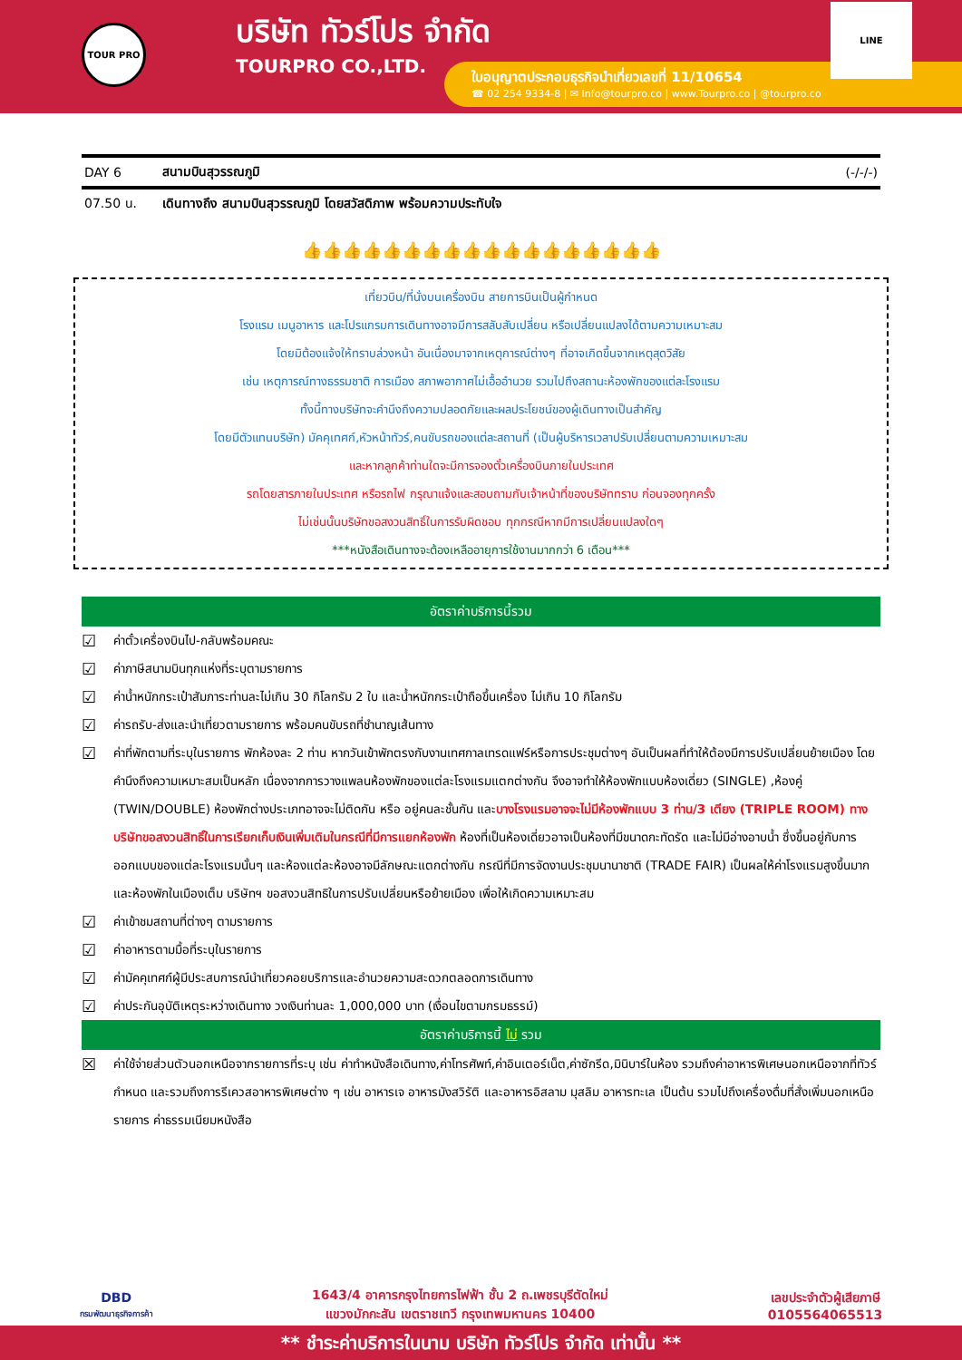TOUR PRO
บริษัท ทัวร์โปร จำกัด
TOURPRO CO.,LTD.
ใบอนุญาตประกอบธุรกิจนำเที่ยวเลขที่ 11/10654
☎ 02 254 9334-8 | ✉ Info@tourpro.co | www.Tourpro.co | @tourpro.co
LINE
| DAY 6 | สนามบินสุวรรณภูมิ | (-/-/-) |
| 07.50 น. | เดินทางถึง สนามบินสุวรรณภูมิ โดยสวัสดิภาพ พร้อมความประทับใจ | |
👍👍👍👍👍👍👍👍👍👍👍👍👍👍👍👍👍👍
เที่ยวบิน/ที่นั่งบนเครื่องบิน สายการบินเป็นผู้กำหนด
โรงแรม เมนูอาหาร และโปรแกรมการเดินทางอาจมีการสลับสับเปลี่ยน หรือเปลี่ยนแปลงได้ตามความเหมาะสม
โดยมิต้องแจ้งให้ทราบล่วงหน้า อันเนื่องมาจากเหตุการณ์ต่างๆ ที่อาจเกิดขึ้นจากเหตุสุดวิสัย
เช่น เหตุการณ์ทางธรรมชาติ การเมือง สภาพอากาศไม่เอื้ออำนวย รวมไปถึงสถานะห้องพักของแต่ละโรงแรม
ทั้งนี้ทางบริษัทจะคำนึงถึงความปลอดภัยและผลประโยชน์ของผู้เดินทางเป็นสำคัญ
โดยมีตัวแทนบริษัท) มัคคุเทศก์,หัวหน้าทัวร์,คนขับรถของแต่ละสถานที่ (เป็นผู้บริหารเวลาปรับเปลี่ยนตามความเหมาะสม
และหากลูกค้าท่านใดจะมีการจองตั๋วเครื่องบินภายในประเทศ
รถโดยสารภายในประเทศ หรือรถไฟ กรุณาแจ้งและสอบถามกับเจ้าหน้าที่ของบริษัททราบ ก่อนจองทุกครั้ง
ไม่เช่นนั้นบริษัทขอสงวนสิทธิ์ในการรับผิดชอบ ทุกกรณีหากมีการเปลี่ยนแปลงใดๆ
***หนังสือเดินทางจะต้องเหลืออายุการใช้งานมากกว่า 6 เดือน***
อัตราค่าบริการนี้รวม
☑ ค่าตั๋วเครื่องบินไป-กลับพร้อมคณะ
☑ ค่าภาษีสนามบินทุกแห่งที่ระบุตามรายการ
☑ ค่าน้ำหนักกระเป๋าสัมภาระท่านละไม่เกิน 30 กิโลกรัม 2 ใบ และน้ำหนักกระเป๋าถือขึ้นเครื่อง ไม่เกิน 10 กิโลกรัม
☑ ค่ารถรับ-ส่งและนำเที่ยวตามรายการ พร้อมคนขับรถที่ชำนาญเส้นทาง
☑ ค่าที่พักตามที่ระบุในรายการ พักห้องละ 2 ท่าน หากวันเข้าพักตรงกับงานเทศกาลเทรดแฟร์หรือการประชุมต่างๆ อันเป็นผลที่ทำให้ต้องมีการปรับเปลี่ยนย้ายเมือง โดยคำนึงถึงความเหมาะสมเป็นหลัก เนื่องจากการวางแพลนห้องพักของแต่ละโรงแรมแตกต่างกัน จึงอาจทำให้ห้องพักแบบห้องเดี่ยว (SINGLE) ,ห้องคู่ (TWIN/DOUBLE) ห้องพักต่างประเภทอาจจะไม่ติดกัน หรือ อยู่คนละชั้นกัน และบางโรงแรมอาจจะไม่มีห้องพักแบบ 3 ท่าน/3 เตียง (TRIPLE ROOM) ทางบริษัทขอสงวนสิทธิ์ในการเรียกเก็บเงินเพิ่มเติมในกรณีที่มีการแยกห้องพัก ห้องที่เป็นห้องเดี่ยวอาจเป็นห้องที่มีขนาดกะทัดรัด และไม่มีอ่างอาบน้ำ ซึ่งขึ้นอยู่กับการออกแบบของแต่ละโรงแรมนั้นๆ และห้องแต่ละห้องอาจมีลักษณะแตกต่างกัน กรณีที่มีการจัดงานประชุมนานาชาติ (TRADE FAIR) เป็นผลให้ค่าโรงแรมสูงขึ้นมาก และห้องพักในเมืองเต็ม บริษัทฯ ขอสงวนสิทธิในการปรับเปลี่ยนหรือย้ายเมือง เพื่อให้เกิดความเหมาะสม
☑ ค่าเข้าชมสถานที่ต่างๆ ตามรายการ
☑ ค่าอาหารตามมื้อที่ระบุในรายการ
☑ ค่ามัคคุเทศก์ผู้มีประสบการณ์นำเที่ยวคอยบริการและอำนวยความสะดวกตลอดการเดินทาง
☑ ค่าประกันอุบัติเหตุระหว่างเดินทาง วงเงินท่านละ 1,000,000 บาท (เงื่อนไขตามกรมธรรม์)
อัตราค่าบริการนี้ ไม่ รวม
☒ ค่าใช้จ่ายส่วนตัวนอกเหนือจากรายการที่ระบุ เช่น ค่าทำหนังสือเดินทาง,ค่าโทรศัพท์,ค่าอินเตอร์เน็ต,ค่าซักรีด,มินิบาร์ในห้อง รวมถึงค่าอาหารพิเศษนอกเหนือจากที่ทัวร์กำหนด และรวมถึงการรีเควสอาหารพิเศษต่าง ๆ เช่น อาหารเจ อาหารมังสวิรัติ และอาหารอิสลาม มุสลิม อาหารทะเล เป็นต้น รวมไปถึงเครื่องดื่มที่สั่งเพิ่มนอกเหนือรายการ ค่าธรรมเนียมหนังสือ
DBD
กรมพัฒนาธุรกิจการค้า
1643/4 อาคารกรุงไทยการไฟฟ้า ชั้น 2 ถ.เพชรบุรีตัดใหม่
แขวงมักกะสัน เขตราชเทวี กรุงเทพมหานคร 10400
เลขประจำตัวผู้เสียภาษี
0105564065513
** ชำระค่าบริการในนาม บริษัท ทัวร์โปร จำกัด เท่านั้น **